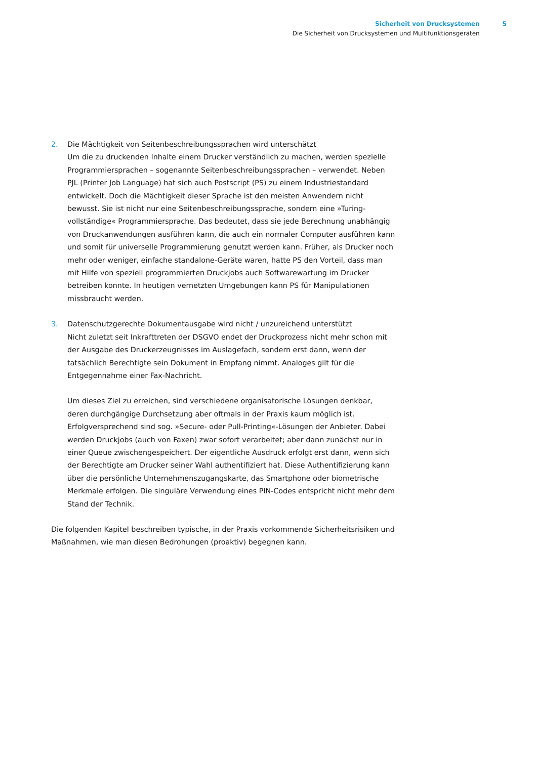Sicherheit von Drucksystemen
Die Sicherheit von Drucksystemen und Multifunktionsgeräten
5
2. Die Mächtigkeit von Seitenbeschreibungssprachen wird unterschätzt
Um die zu druckenden Inhalte einem Drucker verständlich zu machen, werden spezielle Programmiersprachen – sogenannte Seitenbeschreibungssprachen – verwendet. Neben PJL (Printer Job Language) hat sich auch Postscript (PS) zu einem Industriestandard entwickelt. Doch die Mächtigkeit dieser Sprache ist den meisten Anwendern nicht bewusst. Sie ist nicht nur eine Seitenbeschreibungssprache, sondern eine »Turing-vollständige« Programmier­sprache. Das bedeutet, dass sie jede Berechnung unabhängig von Druckanwendungen ausführen kann, die auch ein normaler Computer ausführen kann und somit für universelle Programmierung genutzt werden kann. Früher, als Drucker noch mehr oder weniger, einfa­che standalone-Geräte waren, hatte PS den Vorteil, dass man mit Hilfe von speziell pro­grammierten Druckjobs auch Softwarewartung im Drucker betreiben konnte. In heutigen vernetzten Umgebungen kann PS für Manipulationen missbraucht werden.
3. Datenschutzgerechte Dokumentausgabe wird nicht / unzureichend unterstützt
Nicht zuletzt seit Inkrafttreten der DSGVO endet der Druckprozess nicht mehr schon mit der Ausgabe des Druckerzeugnisses im Auslagefach, sondern erst dann, wenn der tatsächlich Berechtigte sein Dokument in Empfang nimmt. Analoges gilt für die Entgegennahme einer Fax-Nachricht.
Um dieses Ziel zu erreichen, sind verschiedene organisatorische Lösungen denkbar, deren durchgängige Durchsetzung aber oftmals in der Praxis kaum möglich ist. Erfolgverspre­chend sind sog. »Secure- oder Pull-Printing«-Lösungen der Anbieter. Dabei werden Druck­jobs (auch von Faxen) zwar sofort verarbeitet; aber dann zunächst nur in einer Queue zwischengespeichert. Der eigentliche Ausdruck erfolgt erst dann, wenn sich der Berechtigte am Drucker seiner Wahl authentifiziert hat. Diese Authentifizierung kann über die persönli­che Unternehmenszugangskarte, das Smartphone oder biometrische Merkmale erfolgen. Die singuläre Verwendung eines PIN-Codes entspricht nicht mehr dem Stand der Technik.
Die folgenden Kapitel beschreiben typische, in der Praxis vorkommende Sicherheitsrisiken und Maßnahmen, wie man diesen Bedrohungen (proaktiv) begegnen kann.